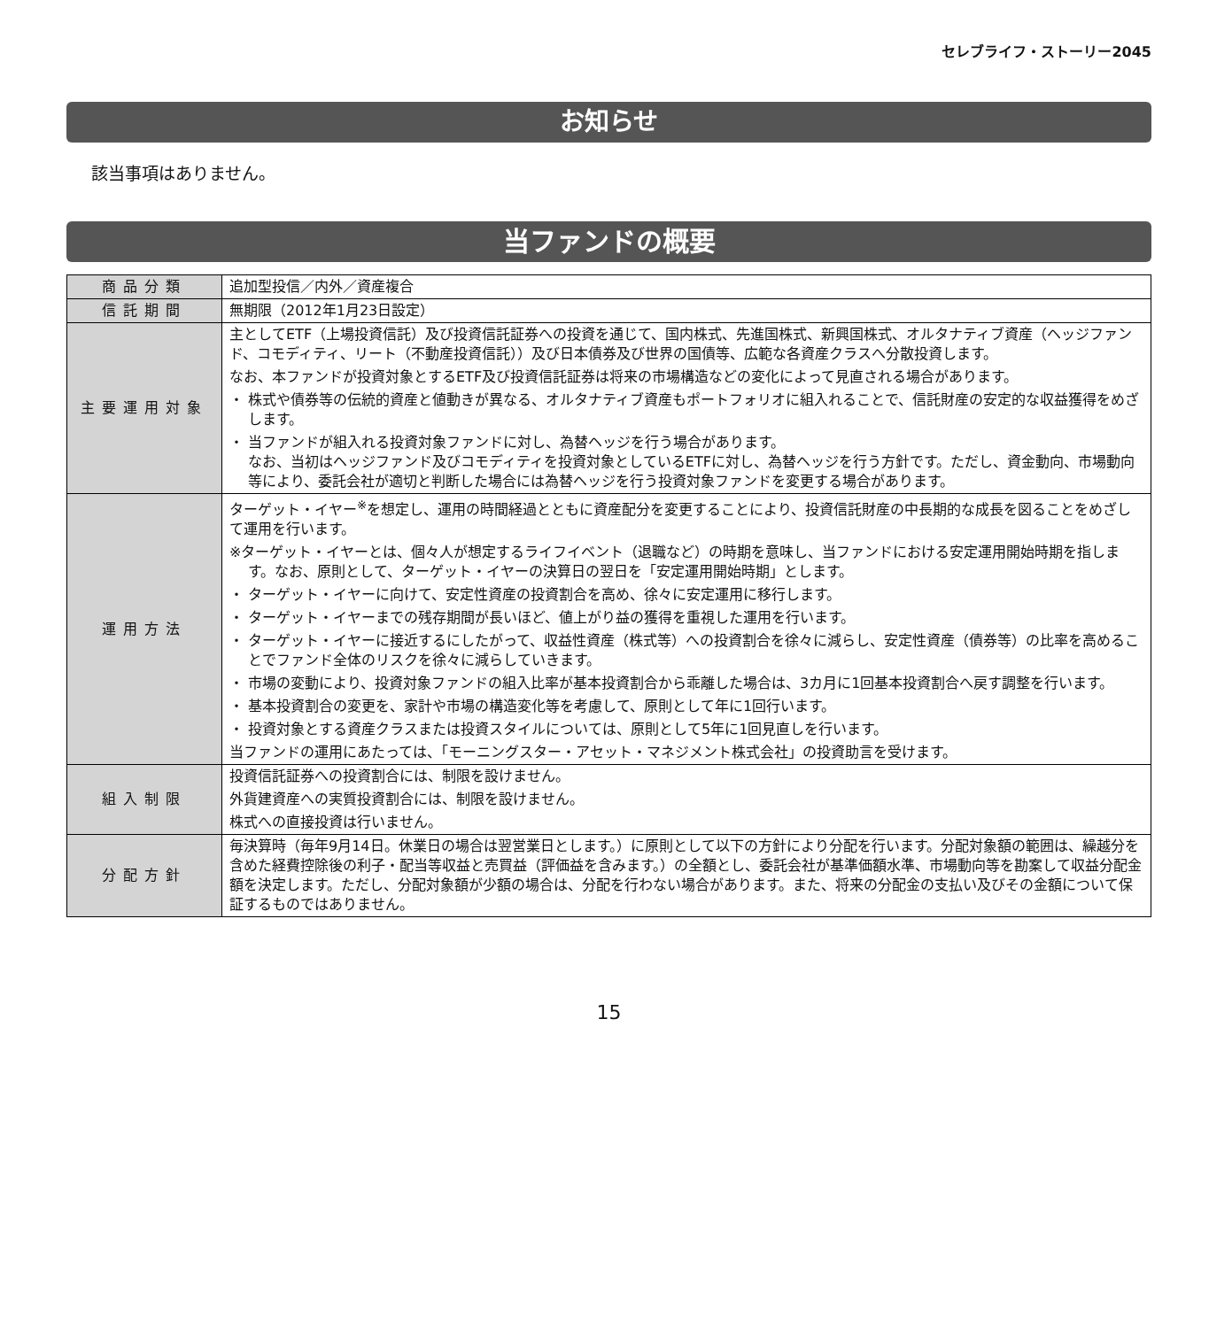セレブライフ・ストーリー2045
お知らせ
該当事項はありません。
当ファンドの概要
| 商品分類 | 追加型投信／内外／資産複合 |
| 信託期間 | 無期限（2012年1月23日設定） |
| 主要運用対象 | 主としてETF（上場投資信託）及び投資信託証券への投資を通じて、国内株式、先進国株式、新興国株式、オルタナティブ資産（ヘッジファンド、コモディティ、リート（不動産投資信託））及び日本債券及び世界の国債等、広範な各資産クラスへ分散投資します。 なお、本ファンドが投資対象とするETF及び投資信託証券は将来の市場構造などの変化によって見直される場合があります。 ・ 株式や債券等の伝統的資産と値動きが異なる、オルタナティブ資産もポートフォリオに組入れることで、信託財産の安定的な収益獲得をめざします。 ・ 当ファンドが組入れる投資対象ファンドに対し、為替ヘッジを行う場合があります。 なお、当初はヘッジファンド及びコモディティを投資対象としているETFに対し、為替ヘッジを行う方針です。ただし、資金動向、市場動向等により、委託会社が適切と判断した場合には為替ヘッジを行う投資対象ファンドを変更する場合があります。 |
| 運用方法 | ターゲット・イヤー<sup>※</sup>を想定し、運用の時間経過とともに資産配分を変更することにより、投資信託財産の中長期的な成長を図ることをめざして運用を行います。 ※ターゲット・イヤーとは、個々人が想定するライフイベント（退職など）の時期を意味し、当ファンドにおける安定運用開始時期を指します。なお、原則として、ターゲット・イヤーの決算日の翌日を「安定運用開始時期」とします。 ・ ターゲット・イヤーに向けて、安定性資産の投資割合を高め、徐々に安定運用に移行します。 ・ ターゲット・イヤーまでの残存期間が長いほど、値上がり益の獲得を重視した運用を行います。 ・ ターゲット・イヤーに接近するにしたがって、収益性資産（株式等）への投資割合を徐々に減らし、安定性資産（債券等）の比率を高めることでファンド全体のリスクを徐々に減らしていきます。 ・ 市場の変動により、投資対象ファンドの組入比率が基本投資割合から乖離した場合は、3カ月に1回基本投資割合へ戻す調整を行います。 ・ 基本投資割合の変更を、家計や市場の構造変化等を考慮して、原則として年に1回行います。 ・ 投資対象とする資産クラスまたは投資スタイルについては、原則として5年に1回見直しを行います。 当ファンドの運用にあたっては、「モーニングスター・アセット・マネジメント株式会社」の投資助言を受けます。 |
| 組入制限 | 投資信託証券への投資割合には、制限を設けません。 外貨建資産への実質投資割合には、制限を設けません。 株式への直接投資は行いません。 |
| 分配方針 | 毎決算時（毎年9月14日。休業日の場合は翌営業日とします。）に原則として以下の方針により分配を行います。分配対象額の範囲は、繰越分を含めた経費控除後の利子・配当等収益と売買益（評価益を含みます。）の全額とし、委託会社が基準価額水準、市場動向等を勘案して収益分配金額を決定します。ただし、分配対象額が少額の場合は、分配を行わない場合があります。また、将来の分配金の支払い及びその金額について保証するものではありません。 |
15